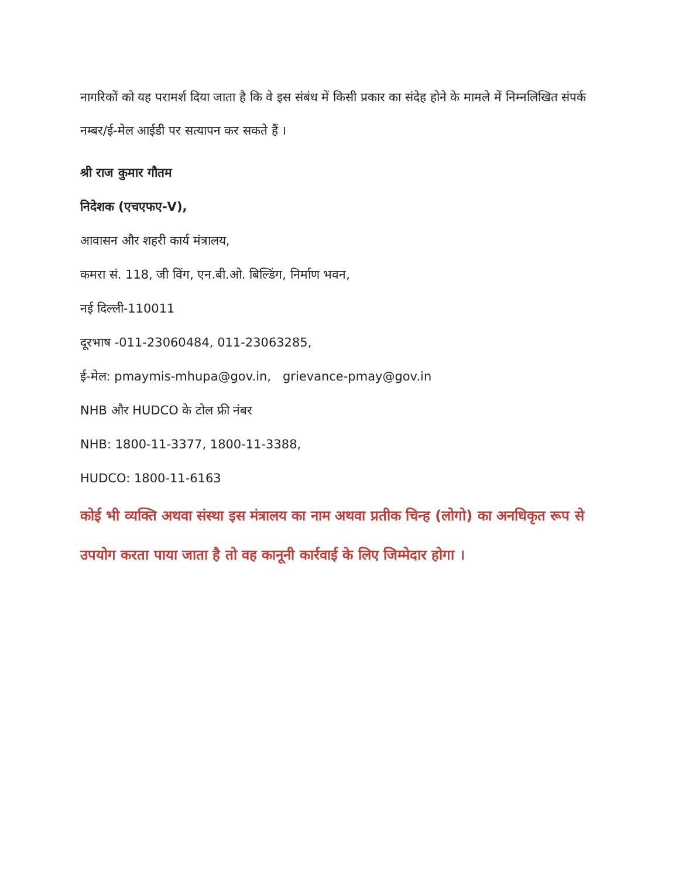नागरिकों को यह परामर्श दिया जाता है कि वे इस संबंध में किसी प्रकार का संदेह होने के मामले में निम्नलिखित संपर्क नम्बर/ई-मेल आईडी पर सत्यापन कर सकते हैं ।
श्री राज कुमार गौतम
निदेशक (एचएफए-V),
आवासन और शहरी कार्य मंत्रालय,
कमरा सं. 118, जी विंग, एन.बी.ओ. बिल्डिंग, निर्माण भवन,
नई दिल्ली-110011
दूरभाष -011-23060484, 011-23063285,
ई-मेल: pmaymis-mhupa@gov.in, grievance-pmay@gov.in
NHB और HUDCO के टोल फ्री नंबर
NHB: 1800-11-3377, 1800-11-3388,
HUDCO: 1800-11-6163
कोई भी व्यक्ति अथवा संस्था इस मंत्रालय का नाम अथवा प्रतीक चिन्ह (लोगो) का अनधिकृत रूप से उपयोग करता पाया जाता है तो वह कानूनी कार्रवाई के लिए जिम्मेदार होगा ।